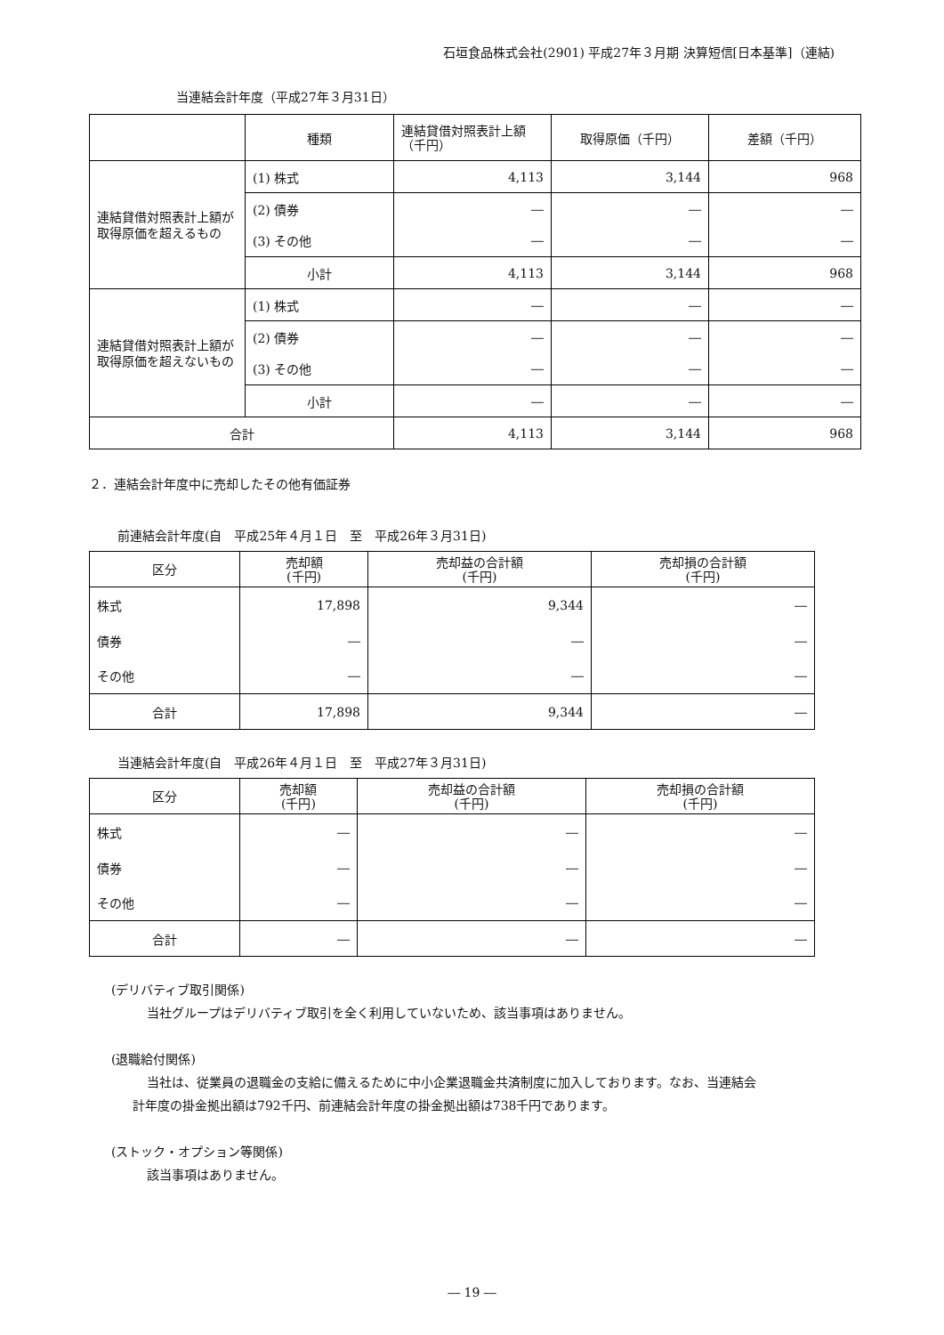石垣食品株式会社(2901) 平成27年３月期 決算短信[日本基準]（連結)
当連結会計年度（平成27年３月31日）
| | 種類 | 連結貸借対照表計上額（千円） | 取得原価（千円） | 差額（千円） |
| 連結貸借対照表計上額が取得原価を超えるもの | (1) 株式 | 4,113 | 3,144 | 968 |
| | (2) 債券 | ― | ― | ― |
| | (3) その他 | ― | ― | ― |
| | 小計 | 4,113 | 3,144 | 968 |
| 連結貸借対照表計上額が取得原価を超えないもの | (1) 株式 | ― | ― | ― |
| | (2) 債券 | ― | ― | ― |
| | (3) その他 | ― | ― | ― |
| | 小計 | ― | ― | ― |
| 合計 | | 4,113 | 3,144 | 968 |
２．連結会計年度中に売却したその他有価証券
前連結会計年度(自　平成25年４月１日　至　平成26年３月31日)
| 区分 | 売却額 (千円) | 売却益の合計額 (千円) | 売却損の合計額 (千円) |
| --- | --- | --- | --- |
| 株式 | 17,898 | 9,344 | ― |
| 債券 | ― | ― | ― |
| その他 | ― | ― | ― |
| 合計 | 17,898 | 9,344 | ― |
当連結会計年度(自　平成26年４月１日　至　平成27年３月31日)
| 区分 | 売却額 (千円) | 売却益の合計額 (千円) | 売却損の合計額 (千円) |
| --- | --- | --- | --- |
| 株式 | ― | ― | ― |
| 債券 | ― | ― | ― |
| その他 | ― | ― | ― |
| 合計 | ― | ― | ― |
(デリバティブ取引関係)
当社グループはデリバティブ取引を全く利用していないため、該当事項はありません。
(退職給付関係)
当社は、従業員の退職金の支給に備えるために中小企業退職金共済制度に加入しております。なお、当連結会
計年度の掛金拠出額は792千円、前連結会計年度の掛金拠出額は738千円であります。
(ストック・オプション等関係)
該当事項はありません。
― 19 ―